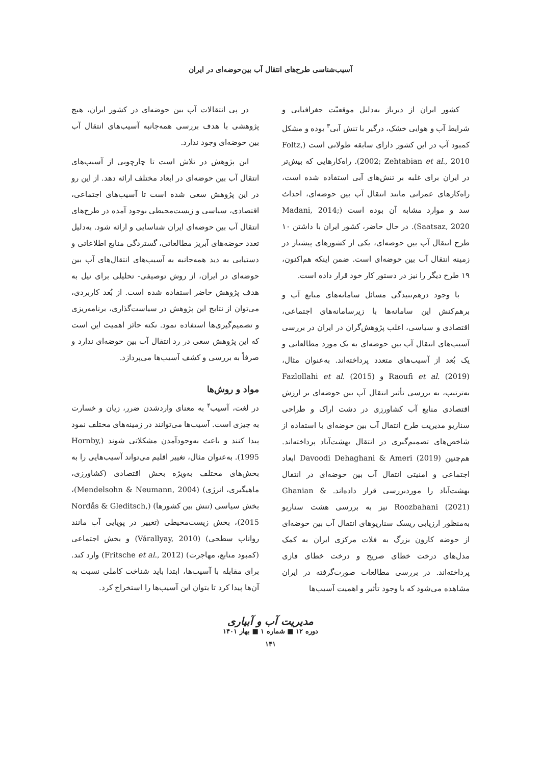آسیب‌شناسی طرح‌های انتقال آب بین‌حوضه‌ای در ایران
کشور ایران از دیرباز به‌دلیل موقعیّت جغرافیایی و شرایط آب و هوایی خشک، درگیر با تنش آبی<sup>۳</sup> بوده و مشکل کمبود آب در این کشور دارای سابقه طولانی است (Foltz, 2002; Zehtabian et al., 2010). راه‌کارهایی که بیش‌تر در ایران برای غلبه بر تنش‌های آبی استفاده شده است، راه‌کارهای عمرانی مانند انتقال آب بین حوضه‌ای، احداث سد و موارد مشابه آن بوده است (Madani, 2014; Saatsaz, 2020). در حال حاضر، کشور ایران با داشتن ۱۰ طرح انتقال آب بین حوضه‌ای، یکی از کشورهای پیشتاز در زمینه انتقال آب بین حوضه‌ای است. ضمن اینکه هم‌اکنون، ۱۹ طرح دیگر را نیز در دستور کار خود قرار داده است.
با وجود درهم‌تنیدگی مسائل سامانه‌های منابع آب و برهم‌کنش این سامانه‌ها با زیرسامانه‌های اجتماعی، اقتصادی و سیاسی، اغلب پژوهش‌گران در ایران در بررسی آسیب‌های انتقال آب بین حوضه‌ای به یک مورد مطالعاتی و یک بُعد از آسیب‌های متعدد پرداخته‌اند. به‌عنوان مثال، Raoufi et al. (2019) و Fazlollahi et al. (2015) به‌ترتیب، به بررسی تأثیر انتقال آب بین حوضه‌ای بر ارزش اقتصادی منابع آب کشاورزی در دشت اراک و طراحی سناریو مدیریت طرح انتقال آب بین حوضه‌ای با استفاده از شاخص‌های تصمیم‌گیری در انتقال بهشت‌آباد پرداخته‌اند. هم‌چنین Davoodi Dehaghani & Ameri (2019) ابعاد اجتماعی و امنیتی انتقال آب بین حوضه‌ای در انتقال بهشت‌آباد را موردبررسی قرار داده‌اند. Ghanian & Roozbahani (2021) نیز به بررسی هشت سناریو به‌منظور ارزیابی ریسک سناریوهای انتقال آب بین حوضه‌ای از حوضه کارون بزرگ به فلات مرکزی ایران به کمک مدل‌های درخت خطای صریح و درخت خطای فازی پرداخته‌اند. در بررسی مطالعات صورت‌گرفته در ایران مشاهده می‌شود که با وجود تأثیر و اهمیت آسیب‌ها
در پی انتقالات آب بین حوضه‌ای در کشور ایران، هیچ پژوهشی با هدف بررسی همه‌جانبه آسیب‌های انتقال آب بین حوضه‌ای وجود ندارد.
این پژوهش در تلاش است تا چارچوبی از آسیب‌های انتقال آب بین حوضه‌ای در ابعاد مختلف ارائه دهد. از این رو در این پژوهش سعی شده است تا آسیب‌های اجتماعی، اقتصادی، سیاسی و زیست‌محیطی بوجود آمده در طرح‌های انتقال آب بین حوضه‌ای ایران شناسایی و ارائه شود. به‌دلیل تعدد حوضه‌های آبریز مطالعاتی، گستردگی منابع اطلاعاتی و دستیابی به دید همه‌جانبه به آسیب‌های انتقال‌های آب بین حوضه‌ای در ایران، از روش توصیفی- تحلیلی برای نیل به هدف پژوهش حاضر استفاده شده است. از بُعد کاربردی، می‌توان از نتایج این پژوهش در سیاست‌گذاری، برنامه‌ریزی و تصمیم‌گیری‌ها استفاده نمود. نکته حائز اهمیت این است که این پژوهش سعی در رد انتقال آب بین حوضه‌ای ندارد و صرفاً به بررسی و کشف آسیب‌ها می‌پردازد.
مواد و روش‌ها
در لغت، آسیب<sup>۴</sup> به معنای واردشدن ضرر، زیان و خسارت به چیزی است. آسیب‌ها می‌توانند در زمینه‌های مختلف نمود پیدا کنند و باعث به‌وجودآمدن مشکلاتی شوند (Hornby, 1995). به‌عنوان مثال، تغییر اقلیم می‌تواند آسیب‌هایی را به بخش‌های مختلف به‌ویژه بخش اقتصادی (کشاورزی، ماهیگیری، انرژی) (Mendelsohn & Neumann, 2004)، بخش سیاسی (تنش بین کشورها) (Nordås & Gleditsch, 2015)، بخش زیست‌محیطی (تغییر در پویایی آب مانند رواناب سطحی) (Várallyay, 2010) و بخش اجتماعی (کمبود منابع، مهاجرت) (Fritsche et al., 2012) وارد کند. برای مقابله با آسیب‌ها، ابتدا باید شناخت کاملی نسبت به آن‌ها پیدا کرد تا بتوان این آسیب‌ها را استخراج کرد.
مدیریت آب و آبیاری
دوره ۱۲ ■ شماره ۱ ■ بهار ۱۴۰۱
۱۴۱